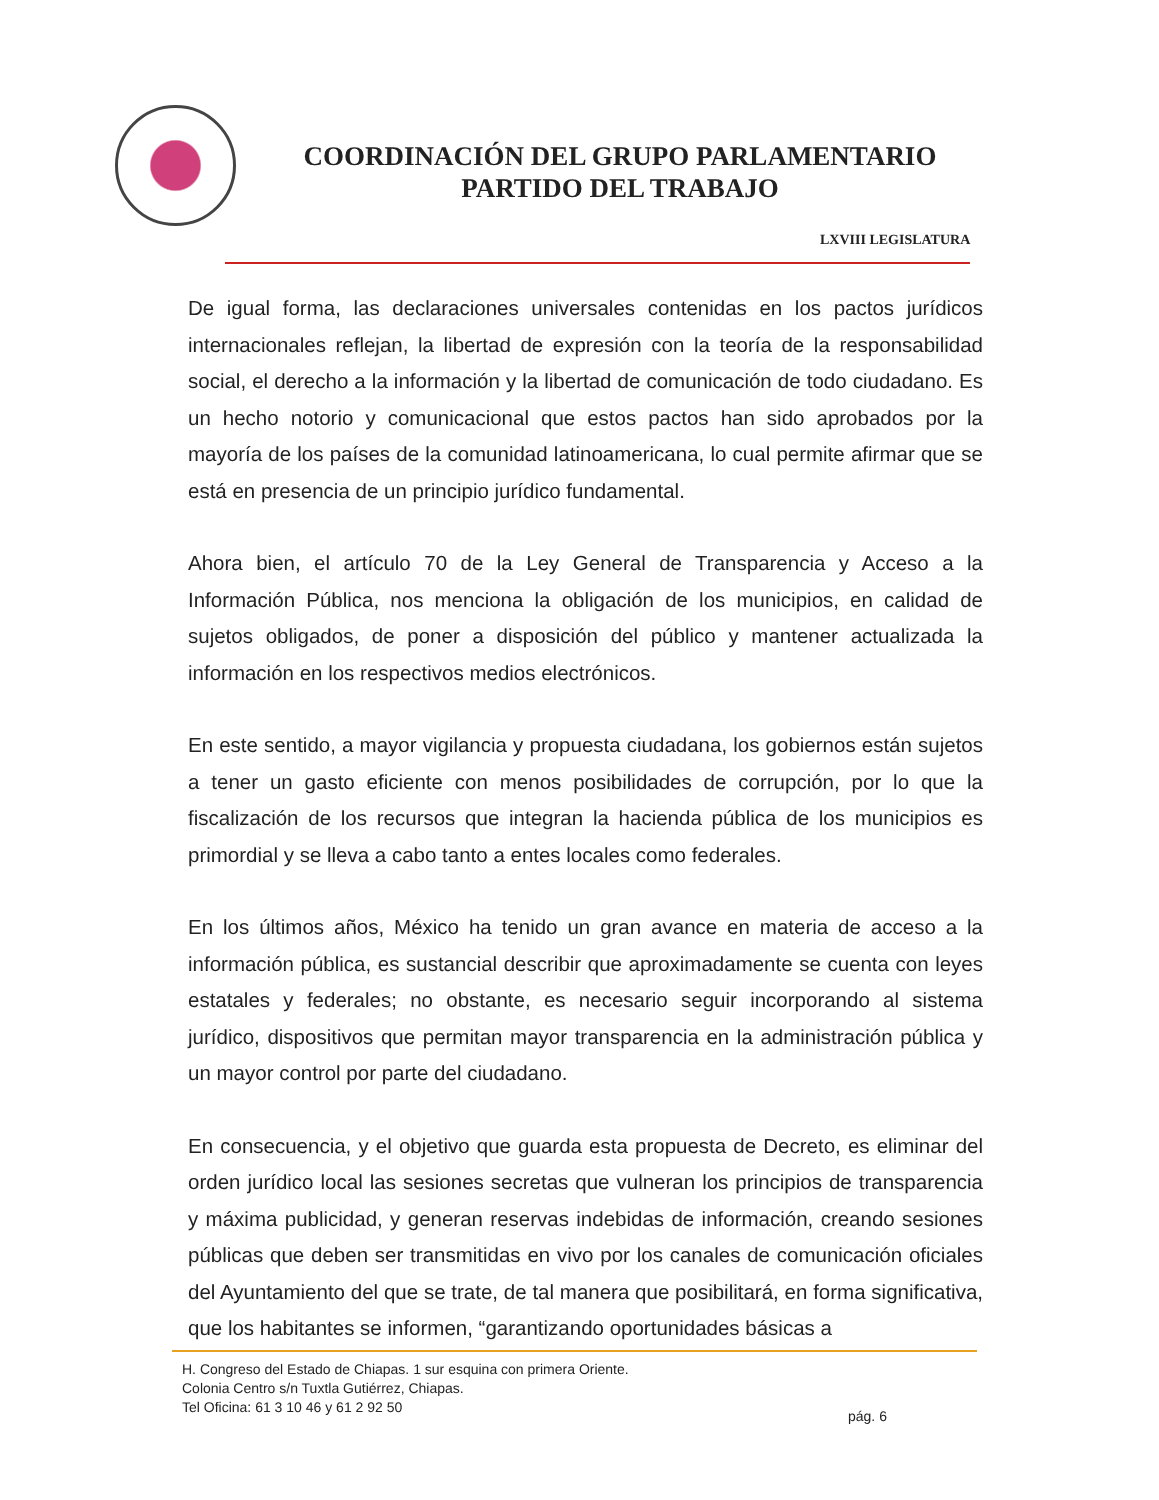COORDINACIÓN DEL GRUPO PARLAMENTARIO
PARTIDO DEL TRABAJO
LXVIII LEGISLATURA
De igual forma, las declaraciones universales contenidas en los pactos jurídicos internacionales reflejan, la libertad de expresión con la teoría de la responsabilidad social, el derecho a la información y la libertad de comunicación de todo ciudadano. Es un hecho notorio y comunicacional que estos pactos han sido aprobados por la mayoría de los países de la comunidad latinoamericana, lo cual permite afirmar que se está en presencia de un principio jurídico fundamental.
Ahora bien, el artículo 70 de la Ley General de Transparencia y Acceso a la Información Pública, nos menciona la obligación de los municipios, en calidad de sujetos obligados, de poner a disposición del público y mantener actualizada la información en los respectivos medios electrónicos.
En este sentido, a mayor vigilancia y propuesta ciudadana, los gobiernos están sujetos a tener un gasto eficiente con menos posibilidades de corrupción, por lo que la fiscalización de los recursos que integran la hacienda pública de los municipios es primordial y se lleva a cabo tanto a entes locales como federales.
En los últimos años, México ha tenido un gran avance en materia de acceso a la información pública, es sustancial describir que aproximadamente se cuenta con leyes estatales y federales; no obstante, es necesario seguir incorporando al sistema jurídico, dispositivos que permitan mayor transparencia en la administración pública y un mayor control por parte del ciudadano.
En consecuencia, y el objetivo que guarda esta propuesta de Decreto, es eliminar del orden jurídico local las sesiones secretas que vulneran los principios de transparencia y máxima publicidad, y generan reservas indebidas de información, creando sesiones públicas que deben ser transmitidas en vivo por los canales de comunicación oficiales del Ayuntamiento del que se trate, de tal manera que posibilitará, en forma significativa, que los habitantes se informen, “garantizando oportunidades básicas a
H. Congreso del Estado de Chiapas. 1 sur esquina con primera Oriente.
Colonia Centro s/n Tuxtla Gutiérrez, Chiapas.
Tel Oficina: 61 3 10 46 y 61 2 92 50
pág. 6